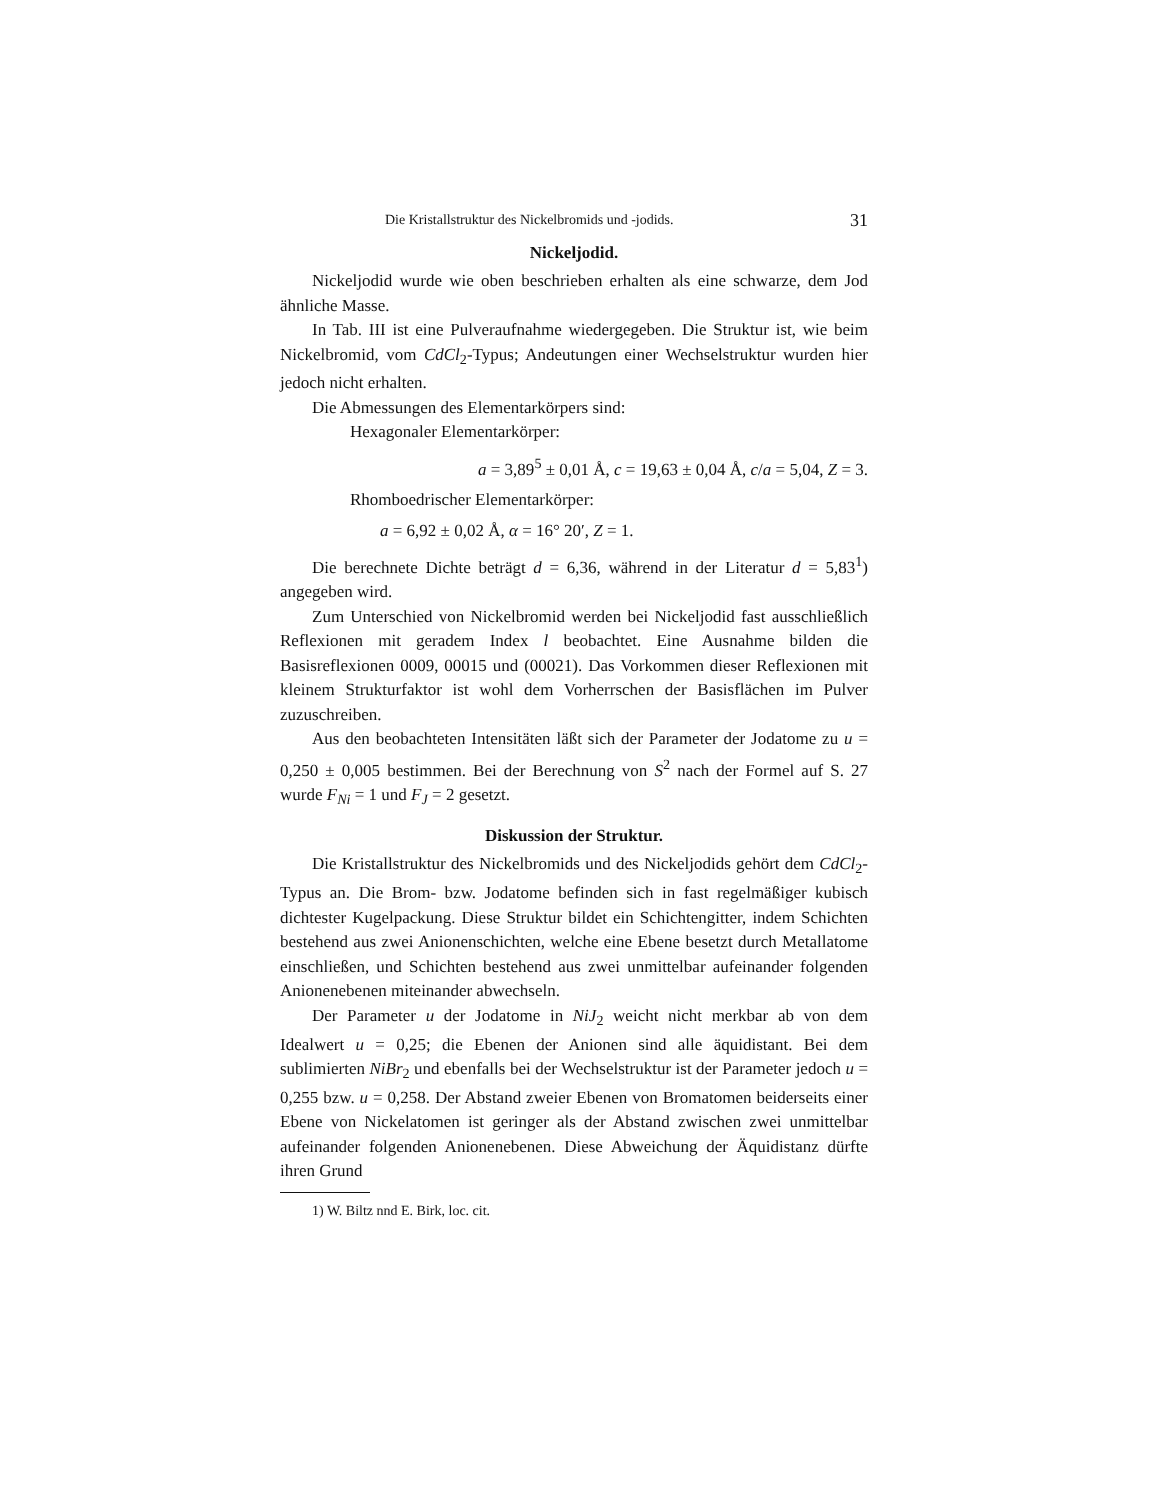Die Kristallstruktur des Nickelbromids und -jodids. 31
Nickeljodid.
Nickeljodid wurde wie oben beschrieben erhalten als eine schwarze, dem Jod ähnliche Masse.
In Tab. III ist eine Pulveraufnahme wiedergegeben. Die Struktur ist, wie beim Nickelbromid, vom CdCl<sub>2</sub>-Typus; Andeutungen einer Wechselstruktur wurden hier jedoch nicht erhalten.
Die Abmessungen des Elementarkörpers sind:
Hexagonaler Elementarkörper:
a = 3,89<sup>5</sup> ± 0,01 Å, c = 19,63 ± 0,04 Å, c/a = 5,04, Z = 3.
Rhomboedrischer Elementarkörper:
a = 6,92 ± 0,02 Å, α = 16° 20′, Z = 1.
Die berechnete Dichte beträgt d = 6,36, während in der Literatur d = 5,83<sup>1</sup>) angegeben wird.
Zum Unterschied von Nickelbromid werden bei Nickeljodid fast ausschließlich Reflexionen mit geradem Index l beobachtet. Eine Ausnahme bilden die Basisreflexionen 0009, 00015 und (00021). Das Vorkommen dieser Reflexionen mit kleinem Strukturfaktor ist wohl dem Vorherrschen der Basisflächen im Pulver zuzuschreiben.
Aus den beobachteten Intensitäten läßt sich der Parameter der Jodatome zu u = 0,250 ± 0,005 bestimmen. Bei der Berechnung von S<sup>2</sup> nach der Formel auf S. 27 wurde F<sub>Ni</sub> = 1 und F<sub>J</sub> = 2 gesetzt.
Diskussion der Struktur.
Die Kristallstruktur des Nickelbromids und des Nickeljodids gehört dem CdCl<sub>2</sub>-Typus an. Die Brom- bzw. Jodatome befinden sich in fast regelmäßiger kubisch dichtester Kugelpackung. Diese Struktur bildet ein Schichtengitter, indem Schichten bestehend aus zwei Anionenschichten, welche eine Ebene besetzt durch Metallatome einschließen, und Schichten bestehend aus zwei unmittelbar aufeinander folgenden Anionenebenen miteinander abwechseln.
Der Parameter u der Jodatome in NiJ<sub>2</sub> weicht nicht merkbar ab von dem Idealwert u = 0,25; die Ebenen der Anionen sind alle äquidistant. Bei dem sublimierten NiBr<sub>2</sub> und ebenfalls bei der Wechselstruktur ist der Parameter jedoch u = 0,255 bzw. u = 0,258. Der Abstand zweier Ebenen von Bromatomen beiderseits einer Ebene von Nickelatomen ist geringer als der Abstand zwischen zwei unmittelbar aufeinander folgenden Anionenebenen. Diese Abweichung der Äquidistanz dürfte ihren Grund
1) W. Biltz nnd E. Birk, loc. cit.